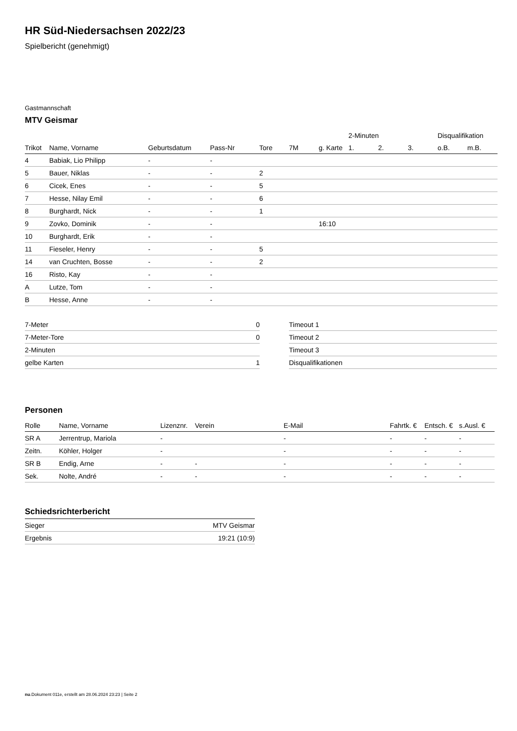HR Süd-Niedersachsen 2022/23
Spielbericht (genehmigt)
Gastmannschaft
MTV Geismar
| | | | | | | | 2-Minuten | | | Disqualifikation | |
| --- | --- | --- | --- | --- | --- | --- | --- | --- | --- | --- | --- |
| Trikot | Name, Vorname | Geburtsdatum | Pass-Nr | Tore | 7M | g. Karte | 1. | 2. | 3. | o.B. | m.B. |
| 4 | Babiak, Lio Philipp | - | - | | | | | | | | |
| 5 | Bauer, Niklas | - | - | 2 | | | | | | | |
| 6 | Cicek, Enes | - | - | 5 | | | | | | | |
| 7 | Hesse, Nilay Emil | - | - | 6 | | | | | | | |
| 8 | Burghardt, Nick | - | - | 1 | | | | | | | |
| 9 | Zovko, Dominik | - | - | | | 16:10 | | | | | |
| 10 | Burghardt, Erik | - | - | | | | | | | | |
| 11 | Fieseler, Henry | - | - | 5 | | | | | | | |
| 14 | van Cruchten, Bosse | - | - | 2 | | | | | | | |
| 16 | Risto, Kay | - | - | | | | | | | | |
| A | Lutze, Tom | - | - | | | | | | | | |
| B | Hesse, Anne | - | - | | | | | | | | |
| 7-Meter | 0 |
| 7-Meter-Tore | 0 |
| 2-Minuten | |
| gelbe Karten | 1 |
| Timeout 1 |
| Timeout 2 |
| Timeout 3 |
| Disqualifikationen |
Personen
| Rolle | Name, Vorname | Lizenznr. | Verein | E-Mail | Fahrtk. € | Entsch. € | s.Ausl. € |
| --- | --- | --- | --- | --- | --- | --- | --- |
| SR A | Jerrentrup, Mariola | - | | - | - | - | - |
| Zeitn. | Köhler, Holger | - | | - | - | - | - |
| SR B | Endig, Arne | - | - | - | - | - | - |
| Sek. | Nolte, André | - | - | - | - | - | - |
Schiedsrichterbericht
| Sieger | MTV Geismar |
| Ergebnis | 19:21 (10:9) |
nu.Dokument 011e, erstellt am 28.06.2024 23:23 | Seite 2